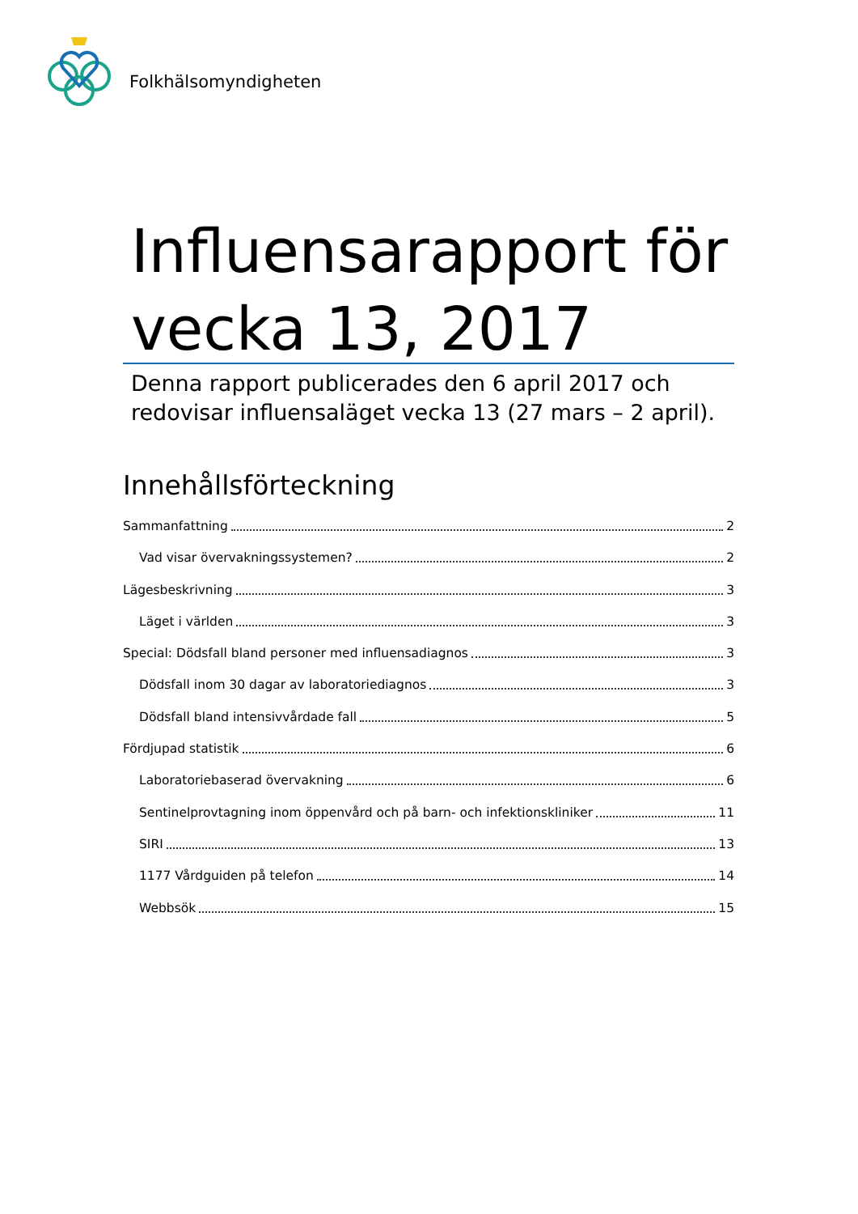Folkhälsomyndigheten
Influensarapport för vecka 13, 2017
Denna rapport publicerades den 6 april 2017 och redovisar influensaläget vecka 13 (27 mars – 2 april).
Innehållsförteckning
Sammanfattning 2
Vad visar övervakningssystemen? 2
Lägesbeskrivning 3
Läget i världen 3
Special: Dödsfall bland personer med influensadiagnos 3
Dödsfall inom 30 dagar av laboratoriediagnos 3
Dödsfall bland intensivvårdade fall 5
Fördjupad statistik 6
Laboratoriebaserad övervakning 6
Sentinelprovtagning inom öppenvård och på barn- och infektionskliniker 11
SIRI 13
1177 Vårdguiden på telefon 14
Webbsök 15